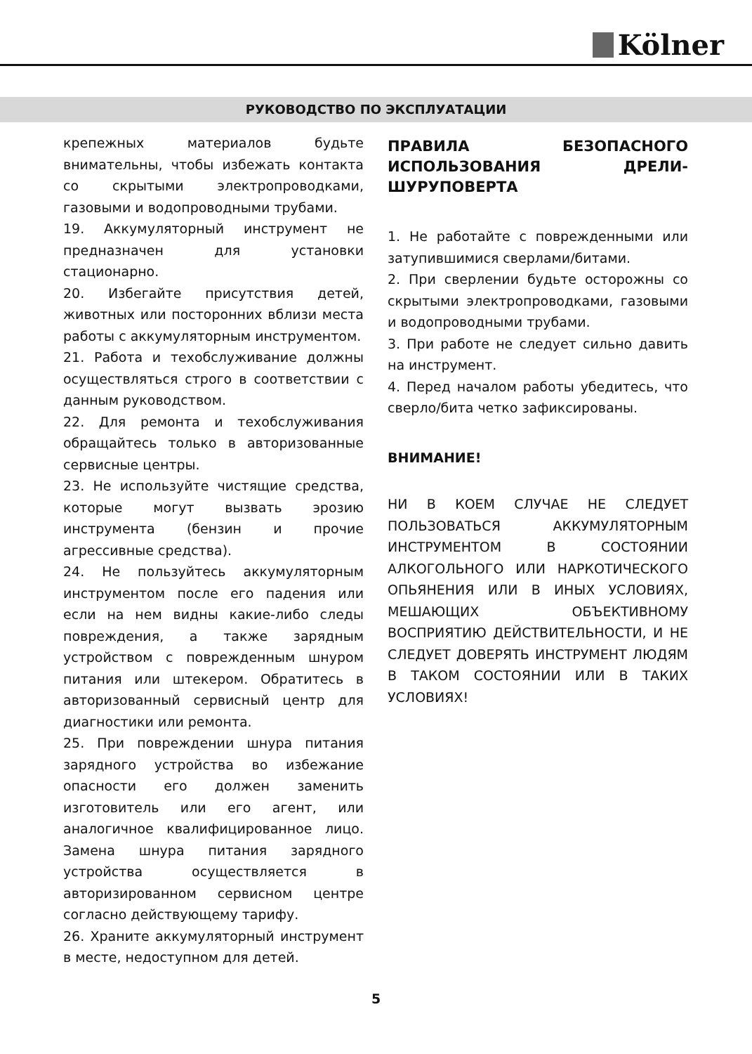Kölner
РУКОВОДСТВО ПО ЭКСПЛУАТАЦИИ
крепежных материалов будьте внимательны, чтобы избежать контакта со скрытыми электропроводками, газовыми и водопроводными трубами.
19. Аккумуляторный инструмент не предназначен для установки стационарно.
20. Избегайте присутствия детей, животных или посторонних вблизи места работы с аккумуляторным инструментом.
21. Работа и техобслуживание должны осуществляться строго в соответствии с данным руководством.
22. Для ремонта и техобслуживания обращайтесь только в авторизованные сервисные центры.
23. Не используйте чистящие средства, которые могут вызвать эрозию инструмента (бензин и прочие агрессивные средства).
24. Не пользуйтесь аккумуляторным инструментом после его падения или если на нем видны какие-либо следы повреждения, а также зарядным устройством с поврежденным шнуром питания или штекером. Обратитесь в авторизованный сервисный центр для диагностики или ремонта.
25. При повреждении шнура питания зарядного устройства во избежание опасности его должен заменить изготовитель или его агент, или аналогичное квалифицированное лицо. Замена шнура питания зарядного устройства осуществляется в авторизированном сервисном центре согласно действующему тарифу.
26. Храните аккумуляторный инструмент в месте, недоступном для детей.
ПРАВИЛА БЕЗОПАСНОГО ИСПОЛЬЗОВАНИЯ ДРЕЛИ-ШУРУПОВЕРТА
1. Не работайте с поврежденными или затупившимися сверлами/битами.
2. При сверлении будьте осторожны со скрытыми электропроводками, газовыми и водопроводными трубами.
3. При работе не следует сильно давить на инструмент.
4. Перед началом работы убедитесь, что сверло/бита четко зафиксированы.
ВНИМАНИЕ!
НИ В КОЕМ СЛУЧАЕ НЕ СЛЕДУЕТ ПОЛЬЗОВАТЬСЯ АККУМУЛЯТОРНЫМ ИНСТРУМЕНТОМ В СОСТОЯНИИ АЛКОГОЛЬНОГО ИЛИ НАРКОТИЧЕСКОГО ОПЬЯНЕНИЯ ИЛИ В ИНЫХ УСЛОВИЯХ, МЕШАЮЩИХ ОБЪЕКТИВНОМУ ВОСПРИЯТИЮ ДЕЙСТВИТЕЛЬНОСТИ, И НЕ СЛЕДУЕТ ДОВЕРЯТЬ ИНСТРУМЕНТ ЛЮДЯМ В ТАКОМ СОСТОЯНИИ ИЛИ В ТАКИХ УСЛОВИЯХ!
5